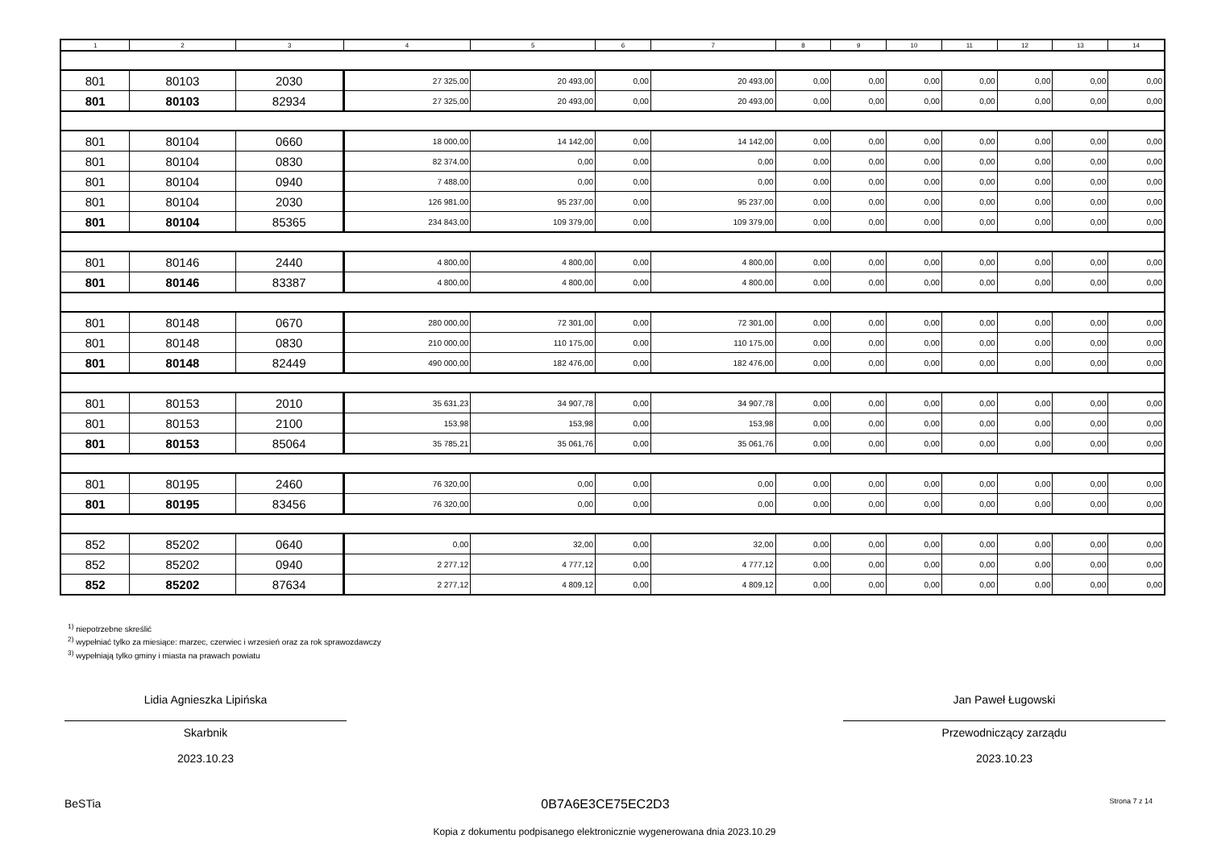| 1 | 2 | 3 | 4 | 5 | 6 | 7 | 8 | 9 | 10 | 11 | 12 | 13 | 14 |
| --- | --- | --- | --- | --- | --- | --- | --- | --- | --- | --- | --- | --- | --- |
| 801 | 80103 | 2030 | 27 325,00 | 20 493,00 | 0,00 | 20 493,00 | 0,00 | 0,00 | 0,00 | 0,00 | 0,00 | 0,00 | 0,00 |
| 801 | 80103 | 82934 | 27 325,00 | 20 493,00 | 0,00 | 20 493,00 | 0,00 | 0,00 | 0,00 | 0,00 | 0,00 | 0,00 | 0,00 |
| 801 | 80104 | 0660 | 18 000,00 | 14 142,00 | 0,00 | 14 142,00 | 0,00 | 0,00 | 0,00 | 0,00 | 0,00 | 0,00 | 0,00 |
| 801 | 80104 | 0830 | 82 374,00 | 0,00 | 0,00 | 0,00 | 0,00 | 0,00 | 0,00 | 0,00 | 0,00 | 0,00 | 0,00 |
| 801 | 80104 | 0940 | 7 488,00 | 0,00 | 0,00 | 0,00 | 0,00 | 0,00 | 0,00 | 0,00 | 0,00 | 0,00 | 0,00 |
| 801 | 80104 | 2030 | 126 981,00 | 95 237,00 | 0,00 | 95 237,00 | 0,00 | 0,00 | 0,00 | 0,00 | 0,00 | 0,00 | 0,00 |
| 801 | 80104 | 85365 | 234 843,00 | 109 379,00 | 0,00 | 109 379,00 | 0,00 | 0,00 | 0,00 | 0,00 | 0,00 | 0,00 | 0,00 |
| 801 | 80146 | 2440 | 4 800,00 | 4 800,00 | 0,00 | 4 800,00 | 0,00 | 0,00 | 0,00 | 0,00 | 0,00 | 0,00 | 0,00 |
| 801 | 80146 | 83387 | 4 800,00 | 4 800,00 | 0,00 | 4 800,00 | 0,00 | 0,00 | 0,00 | 0,00 | 0,00 | 0,00 | 0,00 |
| 801 | 80148 | 0670 | 280 000,00 | 72 301,00 | 0,00 | 72 301,00 | 0,00 | 0,00 | 0,00 | 0,00 | 0,00 | 0,00 | 0,00 |
| 801 | 80148 | 0830 | 210 000,00 | 110 175,00 | 0,00 | 110 175,00 | 0,00 | 0,00 | 0,00 | 0,00 | 0,00 | 0,00 | 0,00 |
| 801 | 80148 | 82449 | 490 000,00 | 182 476,00 | 0,00 | 182 476,00 | 0,00 | 0,00 | 0,00 | 0,00 | 0,00 | 0,00 | 0,00 |
| 801 | 80153 | 2010 | 35 631,23 | 34 907,78 | 0,00 | 34 907,78 | 0,00 | 0,00 | 0,00 | 0,00 | 0,00 | 0,00 | 0,00 |
| 801 | 80153 | 2100 | 153,98 | 153,98 | 0,00 | 153,98 | 0,00 | 0,00 | 0,00 | 0,00 | 0,00 | 0,00 | 0,00 |
| 801 | 80153 | 85064 | 35 785,21 | 35 061,76 | 0,00 | 35 061,76 | 0,00 | 0,00 | 0,00 | 0,00 | 0,00 | 0,00 | 0,00 |
| 801 | 80195 | 2460 | 76 320,00 | 0,00 | 0,00 | 0,00 | 0,00 | 0,00 | 0,00 | 0,00 | 0,00 | 0,00 | 0,00 |
| 801 | 80195 | 83456 | 76 320,00 | 0,00 | 0,00 | 0,00 | 0,00 | 0,00 | 0,00 | 0,00 | 0,00 | 0,00 | 0,00 |
| 852 | 85202 | 0640 | 0,00 | 32,00 | 0,00 | 32,00 | 0,00 | 0,00 | 0,00 | 0,00 | 0,00 | 0,00 | 0,00 |
| 852 | 85202 | 0940 | 2 277,12 | 4 777,12 | 0,00 | 4 777,12 | 0,00 | 0,00 | 0,00 | 0,00 | 0,00 | 0,00 | 0,00 |
| 852 | 85202 | 87634 | 2 277,12 | 4 809,12 | 0,00 | 4 809,12 | 0,00 | 0,00 | 0,00 | 0,00 | 0,00 | 0,00 | 0,00 |
<sup>1)</sup> niepotrzebne skreślić
<sup>2)</sup> wypełniać tylko za miesiące: marzec, czerwiec i wrzesień oraz za rok sprawozdawczy
<sup>3)</sup> wypełniają tylko gminy i miasta na prawach powiatu
Lidia Agnieszka Lipińska
Skarbnik
2023.10.23
Jan Paweł Ługowski
Przewodniczący zarządu
2023.10.23
BeSTia 0B7A6E3CE75EC2D3 Strona 7 z 14
Kopia z dokumentu podpisanego elektronicznie wygenerowana dnia 2023.10.29